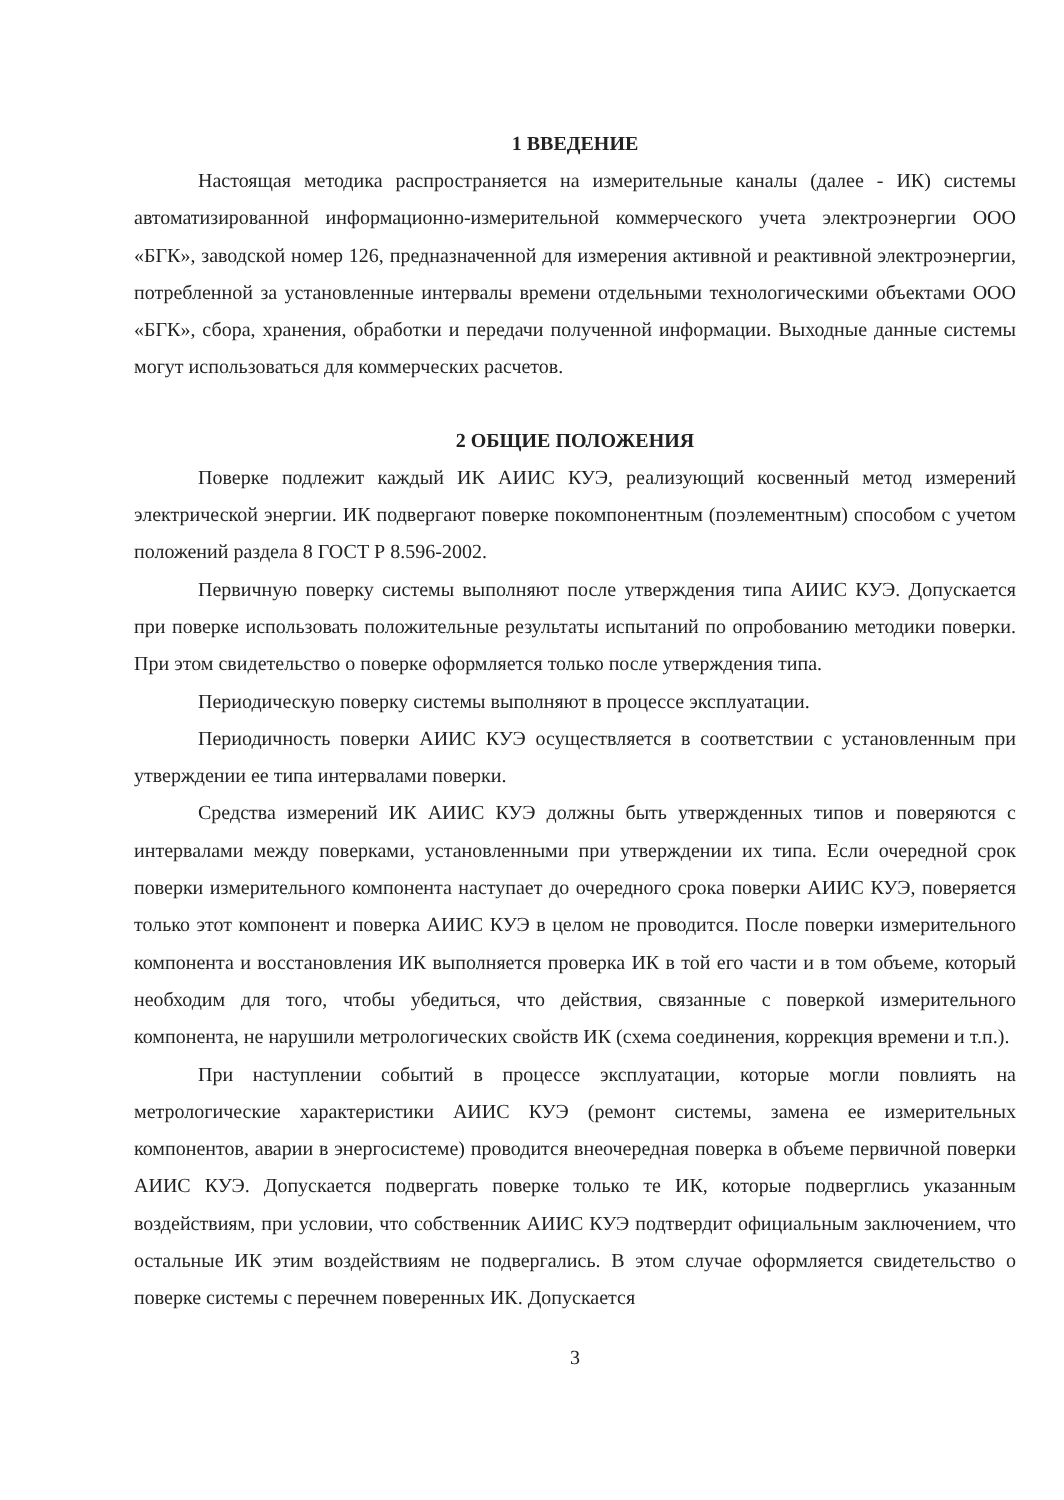1 ВВЕДЕНИЕ
Настоящая методика распространяется на измерительные каналы (далее - ИК) системы автоматизированной информационно-измерительной коммерческого учета электроэнергии ООО «БГК», заводской номер 126, предназначенной для измерения активной и реактивной электроэнергии, потребленной за установленные интервалы времени отдельными технологическими объектами ООО «БГК», сбора, хранения, обработки и передачи полученной информации. Выходные данные системы могут использоваться для коммерческих расчетов.
2 ОБЩИЕ ПОЛОЖЕНИЯ
Поверке подлежит каждый ИК АИИС КУЭ, реализующий косвенный метод измерений электрической энергии. ИК подвергают поверке покомпонентным (поэлементным) способом с учетом положений раздела 8 ГОСТ Р 8.596-2002.
Первичную поверку системы выполняют после утверждения типа АИИС КУЭ. Допускается при поверке использовать положительные результаты испытаний по опробованию методики поверки. При этом свидетельство о поверке оформляется только после утверждения типа.
Периодическую поверку системы выполняют в процессе эксплуатации.
Периодичность поверки АИИС КУЭ осуществляется в соответствии с установленным при утверждении ее типа интервалами поверки.
Средства измерений ИК АИИС КУЭ должны быть утвержденных типов и поверяются с интервалами между поверками, установленными при утверждении их типа. Если очередной срок поверки измерительного компонента наступает до очередного срока поверки АИИС КУЭ, поверяется только этот компонент и поверка АИИС КУЭ в целом не проводится. После поверки измерительного компонента и восстановления ИК выполняется проверка ИК в той его части и в том объеме, который необходим для того, чтобы убедиться, что действия, связанные с поверкой измерительного компонента, не нарушили метрологических свойств ИК (схема соединения, коррекция времени и т.п.).
При наступлении событий в процессе эксплуатации, которые могли повлиять на метрологические характеристики АИИС КУЭ (ремонт системы, замена ее измерительных компонентов, аварии в энергосистеме) проводится внеочередная поверка в объеме первичной поверки АИИС КУЭ. Допускается подвергать поверке только те ИК, которые подверглись указанным воздействиям, при условии, что собственник АИИС КУЭ подтвердит официальным заключением, что остальные ИК этим воздействиям не подвергались. В этом случае оформляется свидетельство о поверке системы с перечнем поверенных ИК. Допускается
3